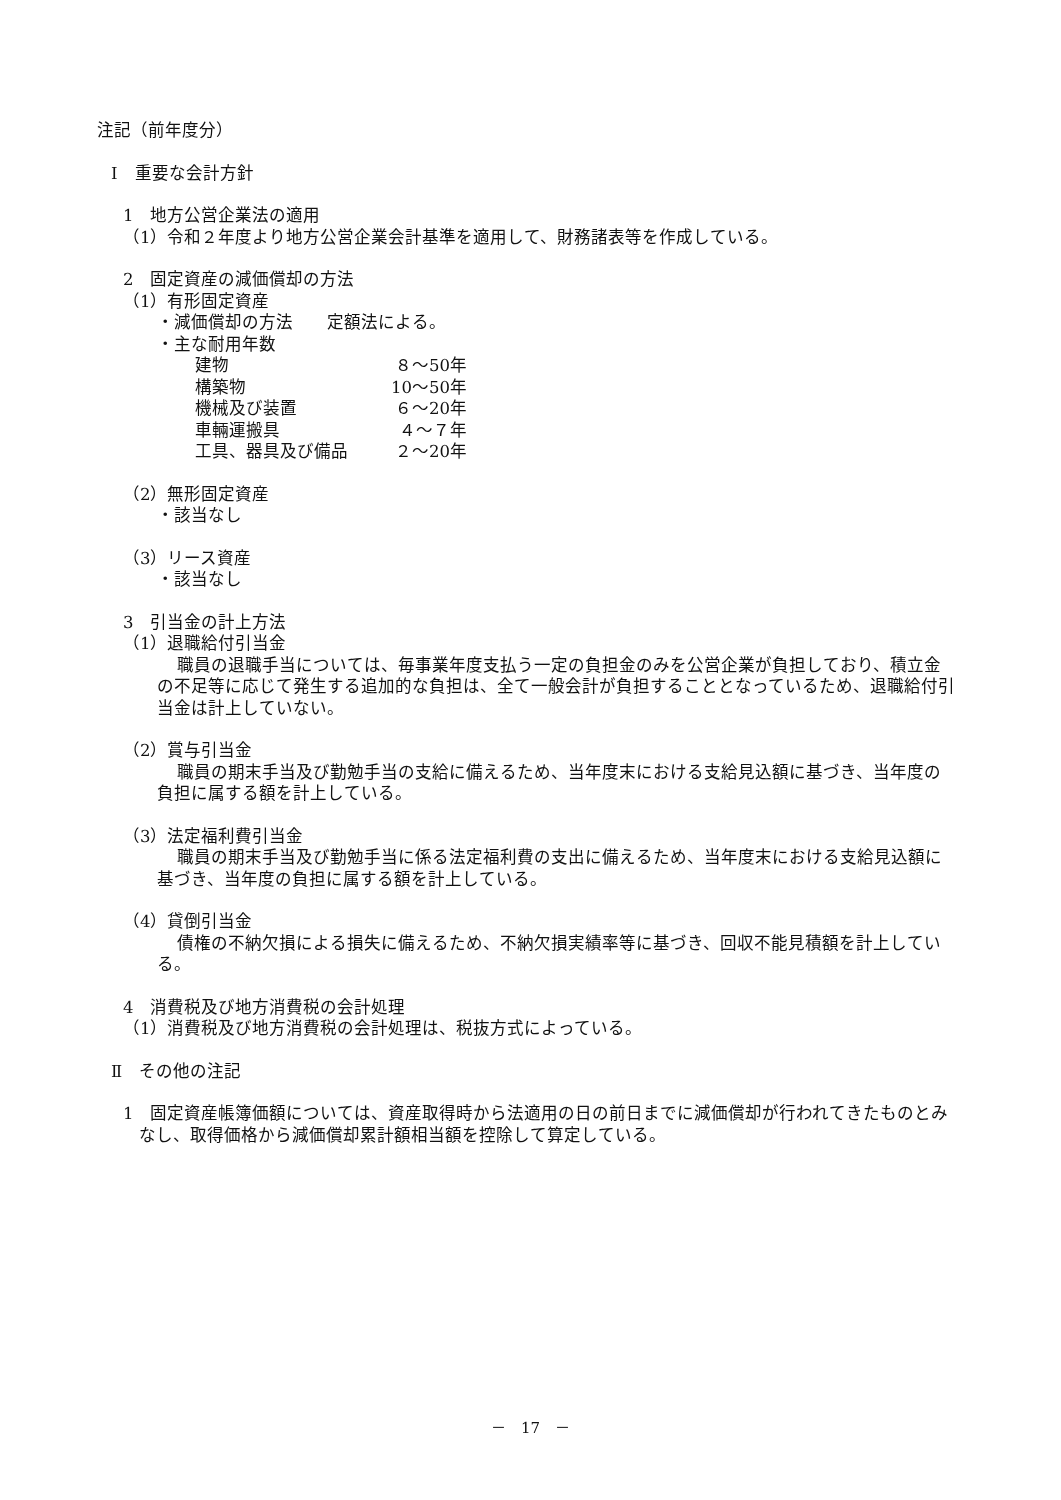注記（前年度分）
Ⅰ　重要な会計方針
1　地方公営企業法の適用
（1）令和２年度より地方公営企業会計基準を適用して、財務諸表等を作成している。
2　固定資産の減価償却の方法
（1）有形固定資産
・減価償却の方法　　定額法による。
・主な耐用年数
建物 ８～50年
構築物 10～50年
機械及び装置 ６～20年
車輛運搬具 ４～７年
工具、器具及び備品 ２～20年
（2）無形固定資産
・該当なし
（3）リース資産
・該当なし
3　引当金の計上方法
（1）退職給付引当金
職員の退職手当については、毎事業年度支払う一定の負担金のみを公営企業が負担しており、積立金の不足等に応じて発生する追加的な負担は、全て一般会計が負担することとなっているため、退職給付引当金は計上していない。
（2）賞与引当金
職員の期末手当及び勤勉手当の支給に備えるため、当年度末における支給見込額に基づき、当年度の負担に属する額を計上している。
（3）法定福利費引当金
職員の期末手当及び勤勉手当に係る法定福利費の支出に備えるため、当年度末における支給見込額に基づき、当年度の負担に属する額を計上している。
（4）貸倒引当金
債権の不納欠損による損失に備えるため、不納欠損実績率等に基づき、回収不能見積額を計上している。
4　消費税及び地方消費税の会計処理
（1）消費税及び地方消費税の会計処理は、税抜方式によっている。
Ⅱ　その他の注記
1　固定資産帳簿価額については、資産取得時から法適用の日の前日までに減価償却が行われてきたものとみなし、取得価格から減価償却累計額相当額を控除して算定している。
－　17　－